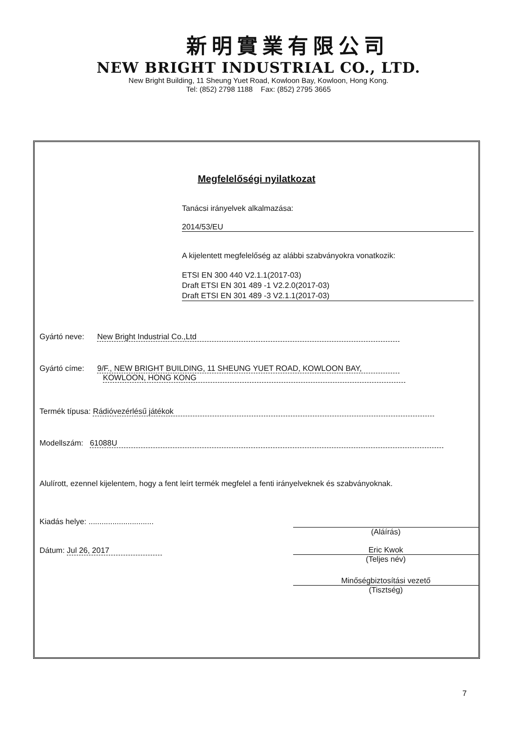新明實業有限公司
NEW BRIGHT INDUSTRIAL CO., LTD.
New Bright Building, 11 Sheung Yuet Road, Kowloon Bay, Kowloon, Hong Kong.
Tel: (852) 2798 1188 Fax: (852) 2795 3665
Megfelelőségi nyilatkozat
Tanácsi irányelvek alkalmazása:
2014/53/EU
A kijelentett megfelelőség az alábbi szabványokra vonatkozik:
ETSI EN 300 440 V2.1.1(2017-03)
Draft ETSI EN 301 489 -1 V2.2.0(2017-03)
Draft ETSI EN 301 489 -3 V2.1.1(2017-03)
Gyártó neve: New Bright Industrial Co.,Ltd
Gyártó címe: 9/F., NEW BRIGHT BUILDING, 11 SHEUNG YUET ROAD, KOWLOON BAY,
KOWLOON, HONG KONG
Termék típusa: Rádióvezérlésű játékok
Modellszám: 61088U
Alulírott, ezennel kijelentem, hogy a fent leírt termék megfelel a fenti irányelveknek és szabványoknak.
Kiadás helye: ..............................
(Aláírás)
Dátum: Jul 26, 2017
Eric Kwok
(Teljes név)
Minőségbiztosítási vezető
(Tisztség)
7